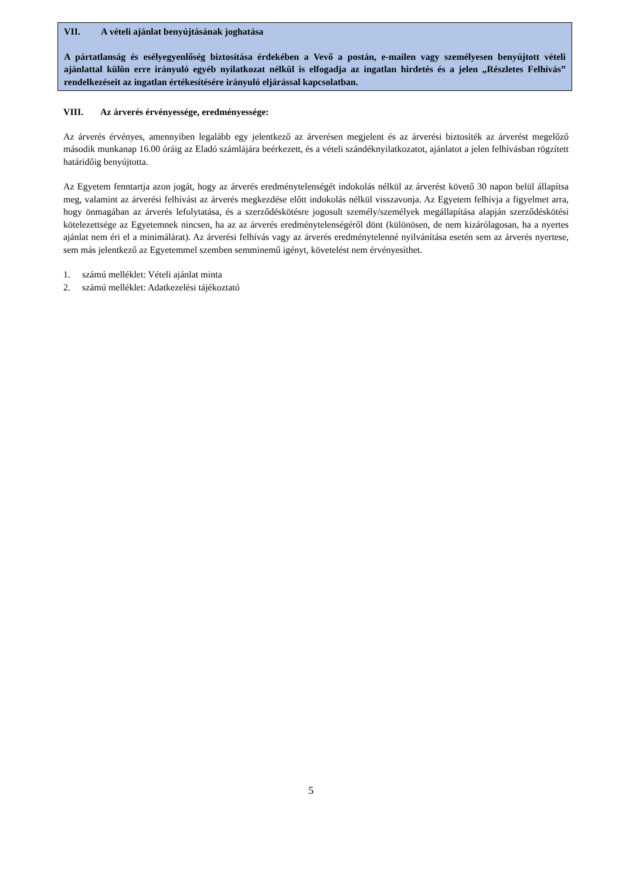VII. A vételi ajánlat benyújtásának joghatása
A pártatlanság és esélyegyenlőség biztosítása érdekében a Vevő a postán, e-mailen vagy személyesen benyújtott vételi ajánlattal külön erre irányuló egyéb nyilatkozat nélkül is elfogadja az ingatlan hirdetés és a jelen „Részletes Felhívás” rendelkezéseit az ingatlan értékesítésére irányuló eljárással kapcsolatban.
VIII. Az árverés érvényessége, eredményessége:
Az árverés érvényes, amennyiben legalább egy jelentkező az árverésen megjelent és az árverési biztosíték az árverést megelőző második munkanap 16.00 óráig az Eladó számlájára beérkezett, és a vételi szándéknyilatkozatot, ajánlatot a jelen felhívásban rögzített határidőig benyújtotta.
Az Egyetem fenntartja azon jogát, hogy az árverés eredménytelenségét indokolás nélkül az árverést követő 30 napon belül állapítsa meg, valamint az árverési felhívást az árverés megkezdése előtt indokolás nélkül visszavonja. Az Egyetem felhívja a figyelmet arra, hogy önmagában az árverés lefolytatása, és a szerződéskötésre jogosult személy/személyek megállapítása alapján szerződéskötési kötelezettsége az Egyetemnek nincsen, ha az az árverés eredménytelenségéről dönt (különösen, de nem kizárólagosan, ha a nyertes ajánlat nem éri el a minimálárat). Az árverési felhívás vagy az árverés eredménytelenné nyilvánítása esetén sem az árverés nyertese, sem más jelentkező az Egyetemmel szemben semminemű igényt, követelést nem érvényesíthet.
1. számú melléklet: Vételi ajánlat minta
2. számú melléklet: Adatkezelési tájékoztató
5